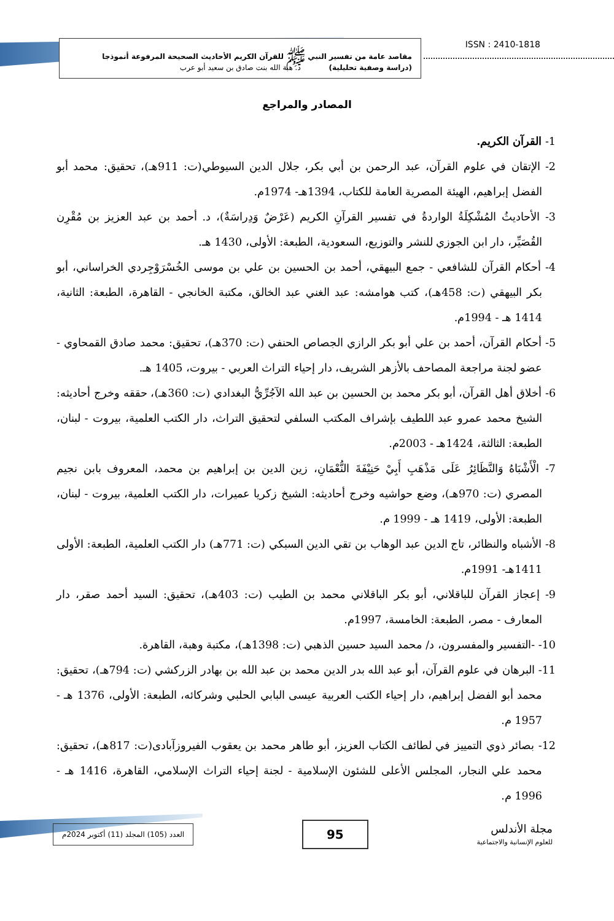مقاصد عامة من تفسير النبي ﷺ للقرآن الكريم الأحاديث الصحيحة المرفوعة أنموذجا
(دراسة وصفية تحليلية) د. هبة الله بنت صادق بن سعيد أبو عرب
ISSN : 2410-1818
المصادر والمراجع
1- القرآن الكريم.
2- الإتقان في علوم القرآن، عبد الرحمن بن أبي بكر، جلال الدين السيوطي(ت: 911هـ)، تحقيق: محمد أبو الفضل إبراهيم، الهيئة المصرية العامة للكتاب، 1394هـ- 1974م.
3- الأحاديثُ المُشْكِلَةُ الواردةُ في تفسير القرآنِ الكريم (عَرْضٌ وَدِراسَةٌ)، د. أحمد بن عبد العزيز بن مُقْرِن القُصَيِّر، دار ابن الجوزي للنشر والتوزيع، السعودية، الطبعة: الأولى، 1430 هـ.
4- أحكام القرآن للشافعي - جمع البيهقي، أحمد بن الحسين بن علي بن موسى الخُسْرَوْجِردي الخراساني، أبو بكر البيهقي (ت: 458هـ)، كتب هوامشه: عبد الغني عبد الخالق، مكتبة الخانجي - القاهرة، الطبعة: الثانية، 1414 هـ - 1994م.
5- أحكام القرآن، أحمد بن علي أبو بكر الرازي الجصاص الحنفي (ت: 370هـ)، تحقيق: محمد صادق القمحاوي - عضو لجنة مراجعة المصاحف بالأزهر الشريف، دار إحياء التراث العربي - بيروت، 1405 هـ.
6- أخلاق أهل القرآن، أبو بكر محمد بن الحسين بن عبد الله الآجُرِّيُّ البغدادي (ت: 360هـ)، حققه وخرج أحاديثه: الشيخ محمد عمرو عبد اللطيف بإشراف المكتب السلفي لتحقيق التراث، دار الكتب العلمية، بيروت - لبنان، الطبعة: الثالثة، 1424هـ - 2003م.
7- الْأَشْبَاهُ وَالنَّظَائِرُ عَلَى مَذْهَبِ أَبِيْ حَنِيْفَةَ النُّعْمَانِ، زين الدين بن إبراهيم بن محمد، المعروف بابن نجيم المصري (ت: 970هـ)، وضع حواشيه وخرج أحاديثه: الشيخ زكريا عميرات، دار الكتب العلمية، بيروت - لبنان، الطبعة: الأولى، 1419 هـ - 1999 م.
8- الأشباه والنظائر، تاج الدين عبد الوهاب بن تقي الدين السبكي (ت: 771هـ) دار الكتب العلمية، الطبعة: الأولى 1411هـ- 1991م.
9- إعجاز القرآن للباقلاني، أبو بكر الباقلاني محمد بن الطيب (ت: 403هـ)، تحقيق: السيد أحمد صقر، دار المعارف - مصر، الطبعة: الخامسة، 1997م.
10- -التفسير والمفسرون، د/ محمد السيد حسين الذهبي (ت: 1398هـ)، مكتبة وهبة، القاهرة.
11- البرهان في علوم القرآن، أبو عبد الله بدر الدين محمد بن عبد الله بن بهادر الزركشي (ت: 794هـ)، تحقيق: محمد أبو الفضل إبراهيم، دار إحياء الكتب العربية عيسى البابي الحلبي وشركائه، الطبعة: الأولى، 1376 هـ - 1957 م.
12- بصائر ذوي التمييز في لطائف الكتاب العزيز، أبو طاهر محمد بن يعقوب الفيروزآبادى(ت: 817هـ)، تحقيق: محمد علي النجار، المجلس الأعلى للشئون الإسلامية - لجنة إحياء التراث الإسلامي، القاهرة، 1416 هـ - 1996 م.
مجلة الأندلس
للعلوم الإنسانية والاجتماعية
95
العدد (105) المجلد (11) أكتوبر 2024م